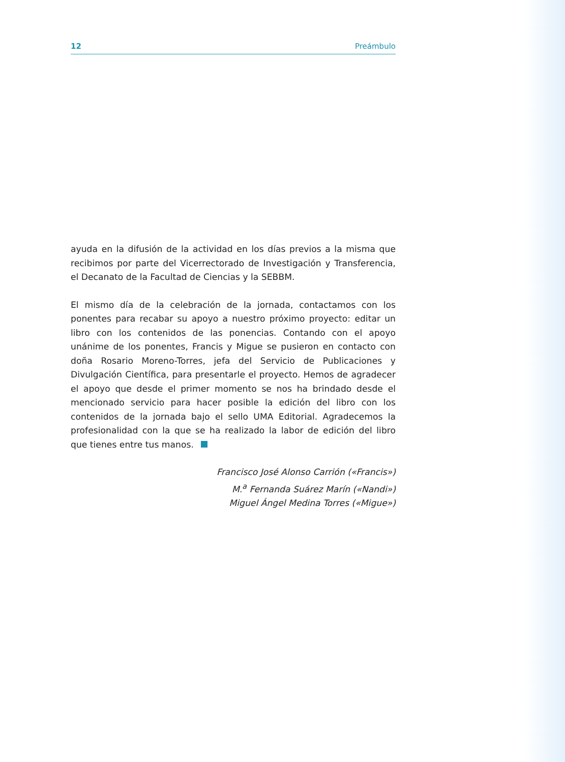12 Preámbulo
ayuda en la difusión de la actividad en los días previos a la misma que recibimos por parte del Vicerrectorado de Investigación y Transferencia, el Decanato de la Facultad de Ciencias y la SEBBM.
El mismo día de la celebración de la jornada, contactamos con los ponentes para recabar su apoyo a nuestro próximo proyecto: editar un libro con los contenidos de las ponencias. Contando con el apoyo unánime de los ponentes, Francis y Migue se pusieron en contacto con doña Rosario Moreno-Torres, jefa del Servicio de Publicaciones y Divulgación Científica, para presentarle el proyecto. Hemos de agradecer el apoyo que desde el primer momento se nos ha brindado desde el mencionado servicio para hacer posible la edición del libro con los contenidos de la jornada bajo el sello UMA Editorial. Agradecemos la profesionalidad con la que se ha realizado la labor de edición del libro que tienes entre tus manos.
Francisco José Alonso Carrión («Francis»)
M.<sup>a</sup> Fernanda Suárez Marín («Nandi»)
Miguel Ángel Medina Torres («Migue»)